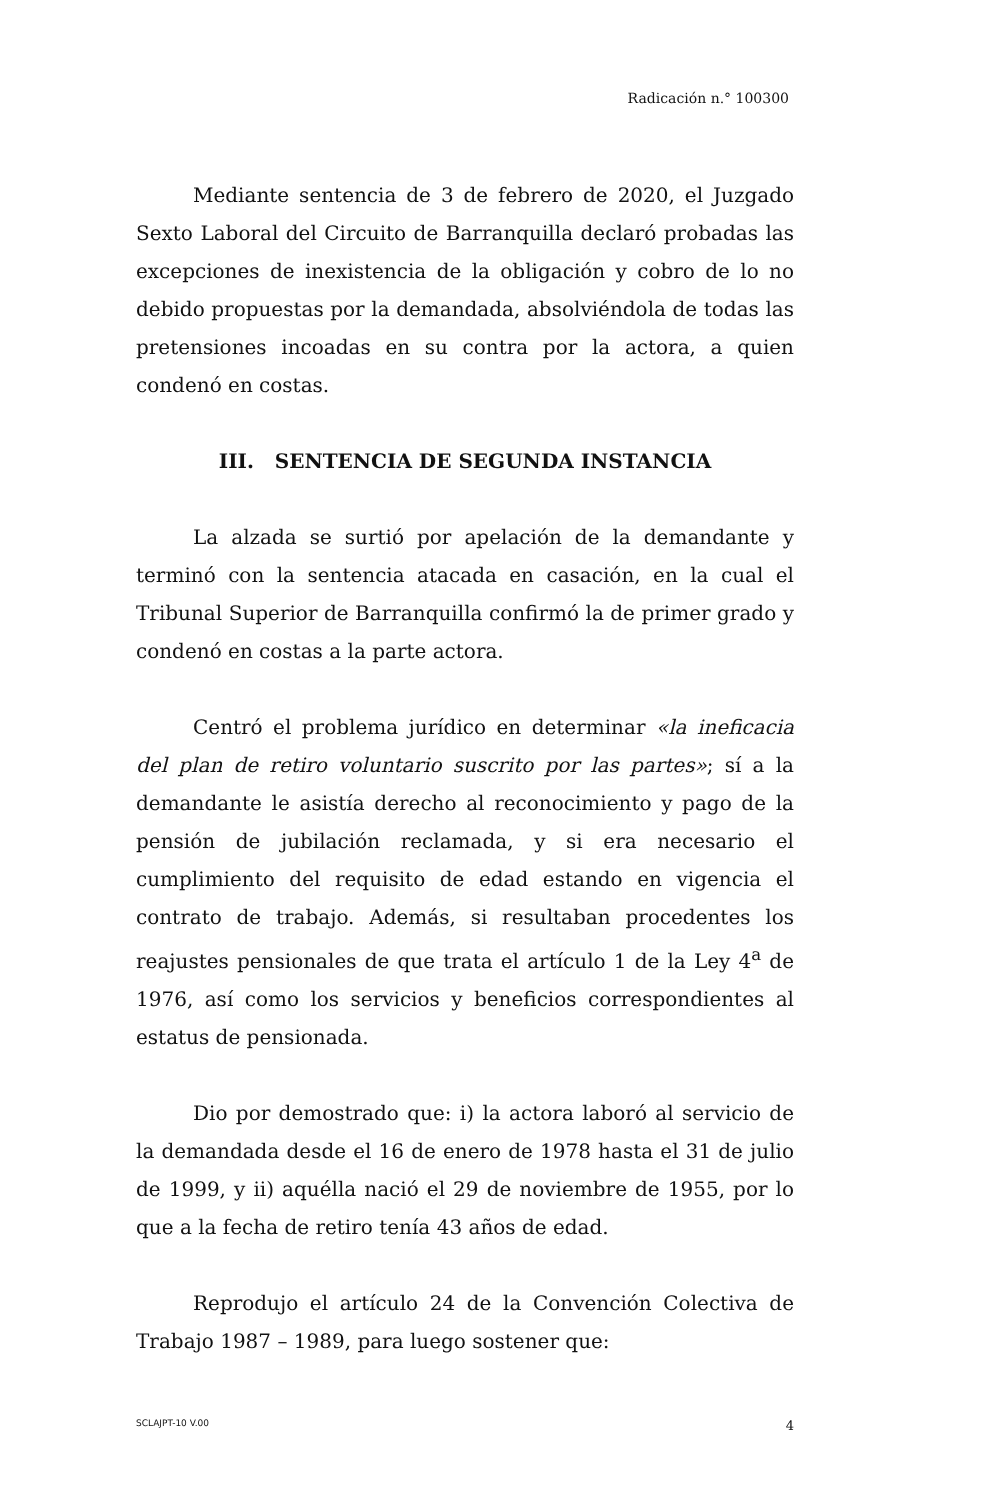Radicación n.° 100300
Mediante sentencia de 3 de febrero de 2020, el Juzgado Sexto Laboral del Circuito de Barranquilla declaró probadas las excepciones de inexistencia de la obligación y cobro de lo no debido propuestas por la demandada, absolviéndola de todas las pretensiones incoadas en su contra por la actora, a quien condenó en costas.
III. SENTENCIA DE SEGUNDA INSTANCIA
La alzada se surtió por apelación de la demandante y terminó con la sentencia atacada en casación, en la cual el Tribunal Superior de Barranquilla confirmó la de primer grado y condenó en costas a la parte actora.
Centró el problema jurídico en determinar «la ineficacia del plan de retiro voluntario suscrito por las partes»; sí a la demandante le asistía derecho al reconocimiento y pago de la pensión de jubilación reclamada, y si era necesario el cumplimiento del requisito de edad estando en vigencia el contrato de trabajo. Además, si resultaban procedentes los reajustes pensionales de que trata el artículo 1 de la Ley 4<sup>a</sup> de 1976, así como los servicios y beneficios correspondientes al estatus de pensionada.
Dio por demostrado que: i) la actora laboró al servicio de la demandada desde el 16 de enero de 1978 hasta el 31 de julio de 1999, y ii) aquélla nació el 29 de noviembre de 1955, por lo que a la fecha de retiro tenía 43 años de edad.
Reprodujo el artículo 24 de la Convención Colectiva de Trabajo 1987 – 1989, para luego sostener que:
SCLAJPT-10 V.00 4